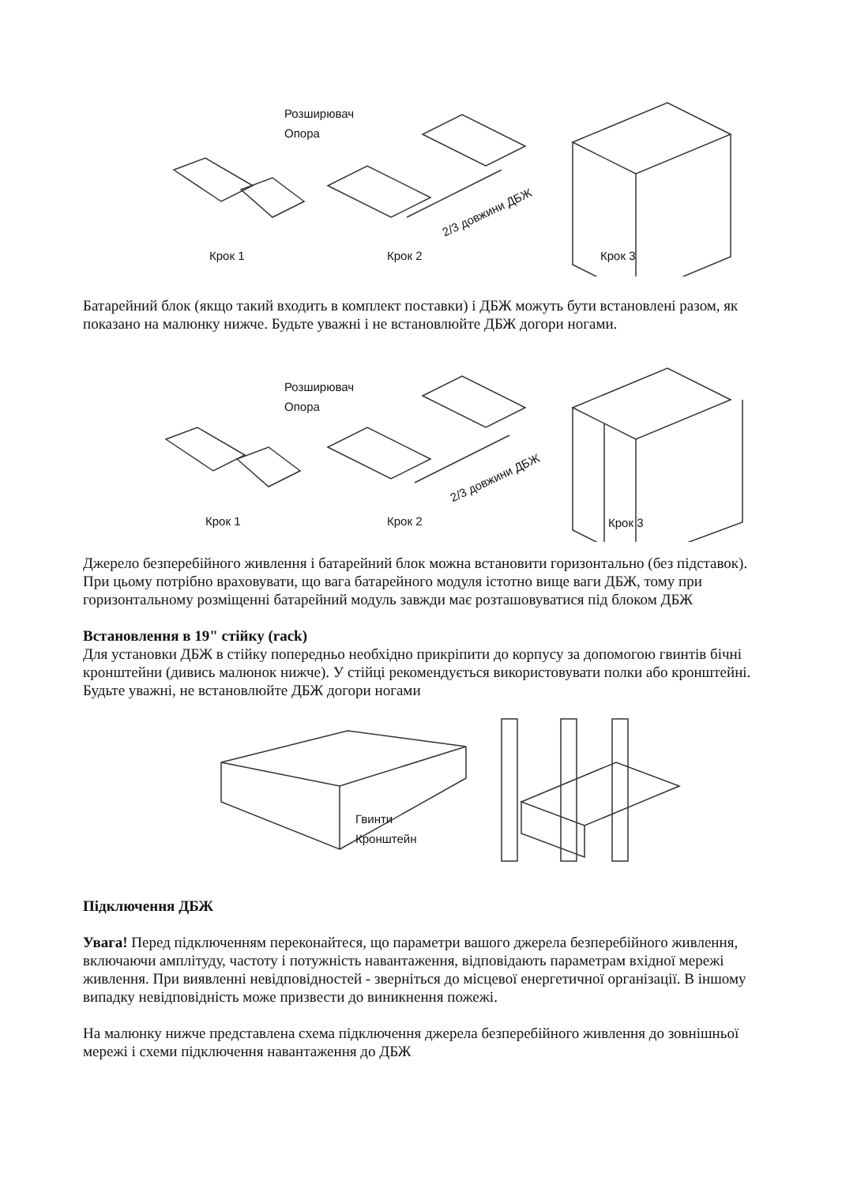Розширювач
Опора
2/3 довжини ДБЖ
Крок 1 Крок 2 Крок 3
Батарейний блок (якщо такий входить в комплект поставки) і ДБЖ можуть бути встановлені разом, як показано на малюнку нижче. Будьте уважні і не встановлюйте ДБЖ догори ногами.
Розширювач
Опора
2/3 довжини ДБЖ
Крок 1 Крок 2 Крок 3
Джерело безперебійного живлення і батарейний блок можна встановити горизонтально (без підставок). При цьому потрібно враховувати, що вага батарейного модуля істотно вище ваги ДБЖ, тому при горизонтальному розміщенні батарейний модуль завжди має розташовуватися під блоком ДБЖ
Встановлення в 19" стійку (rack)
Для установки ДБЖ в стійку попередньо необхідно прикріпити до корпусу за допомогою гвинтів бічні кронштейни (дивись малюнок нижче). У стійці рекомендується використовувати полки або кронштейні. Будьте уважні, не встановлюйте ДБЖ догори ногами
Гвинти
Кронштейн
Підключення ДБЖ
Увага! Перед підключенням переконайтеся, що параметри вашого джерела безперебійного живлення, включаючи амплітуду, частоту і потужність навантаження, відповідають параметрам вхідної мережі живлення. При виявленні невідповідностей - зверніться до місцевої енергетичної організації. В іншому випадку невідповідність може призвести до виникнення пожежі.
На малюнку нижче представлена схема підключення джерела безперебійного живлення до зовнішньої мережі і схеми підключення навантаження до ДБЖ